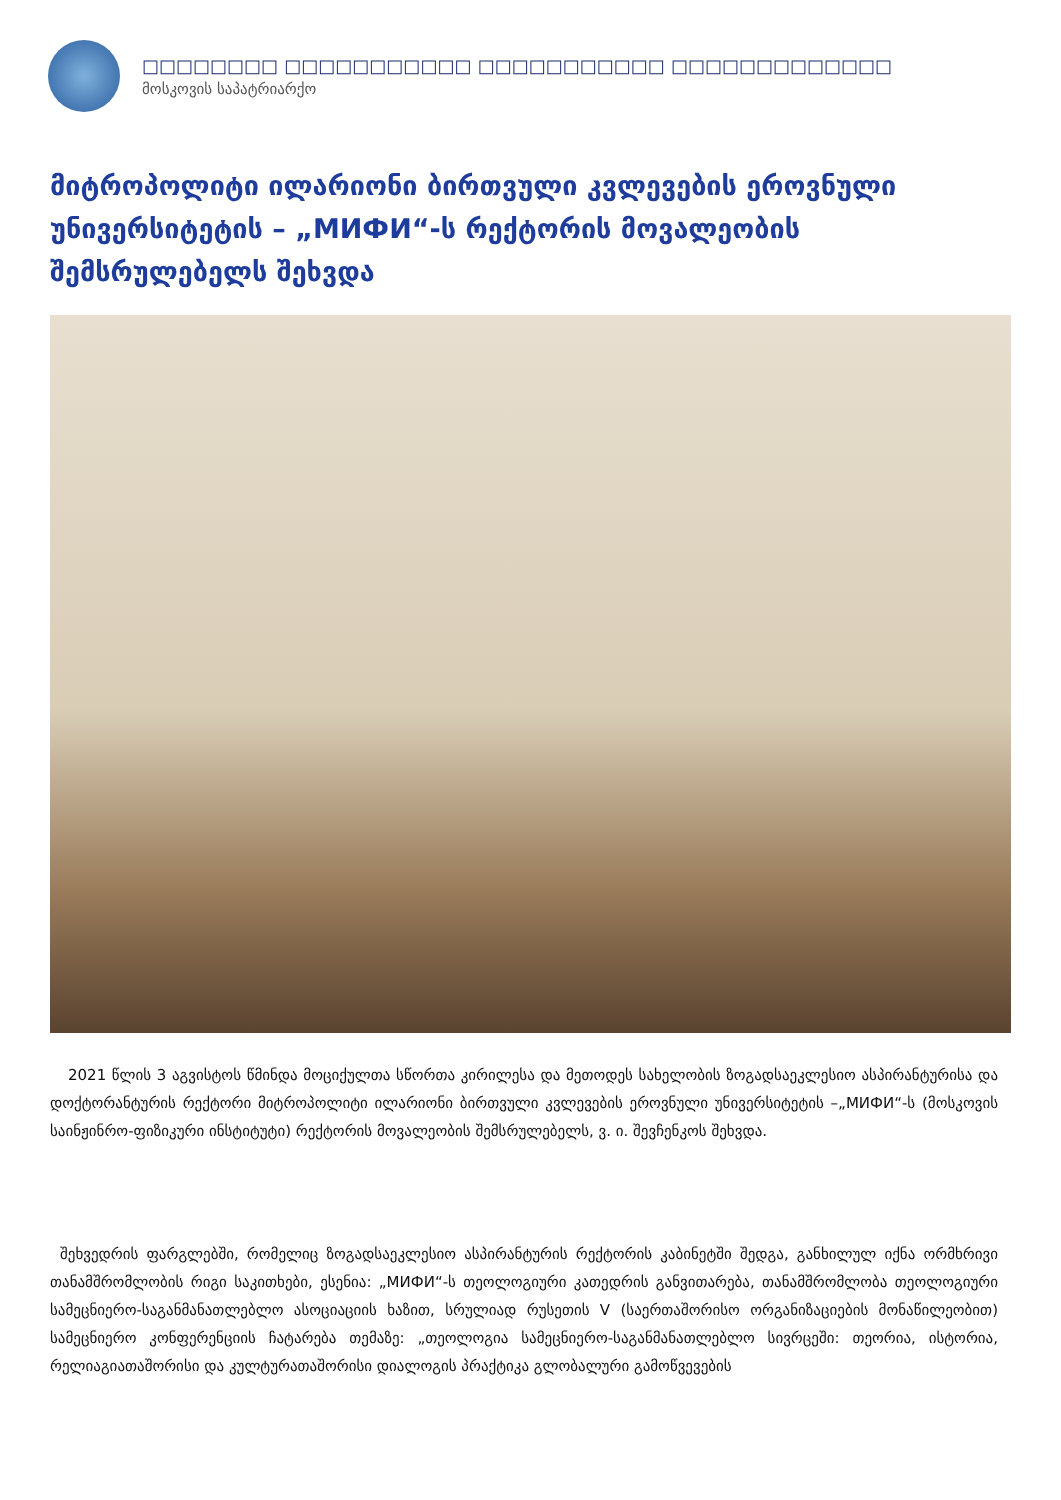□□□□□□□□ □□□□□□□□□□□ □□□□□□□□□□□ □□□□□□□□□□□□□
მოსკოვის საპატრიარქო
მიტროპოლიტი ილარიონი ბირთვული კვლევების ეროვნული უნივერსიტეტის – „МИФИ“-ს რექტორის მოვალეობის შემსრულებელს შეხვდა
2021 წლის 3 აგვისტოს წმინდა მოციქულთა სწორთა კირილესა და მეთოდეს სახელობის ზოგადსაეკლესიო ასპირანტურისა და დოქტორანტურის რექტორი მიტროპოლიტი ილარიონი ბირთვული კვლევების ეროვნული უნივერსიტეტის –„МИФИ“-ს (მოსკოვის საინჟინრო-ფიზიკური ინსტიტუტი) რექტორის მოვალეობის შემსრულებელს, ვ. ი. შევჩენკოს შეხვდა.
შეხვედრის ფარგლებში, რომელიც ზოგადსაეკლესიო ასპირანტურის რექტორის კაბინეტში შედგა, განხილულ იქნა ორმხრივი თანამშრომლობის რიგი საკითხები, ესენია: „МИФИ“-ს თეოლოგიური კათედრის განვითარება, თანამშრომლობა თეოლოგიური სამეცნიერო-საგანმანათლებლო ასოციაციის ხაზით, სრულიად რუსეთის V (საერთაშორისო ორგანიზაციების მონაწილეობით) სამეცნიერო კონფერენციის ჩატარება თემაზე: „თეოლოგია სამეცნიერო-საგანმანათლებლო სივრცეში: თეორია, ისტორია, რელიაგიათაშორისი და კულტურათაშორისი დიალოგის პრაქტიკა გლობალური გამოწვევების